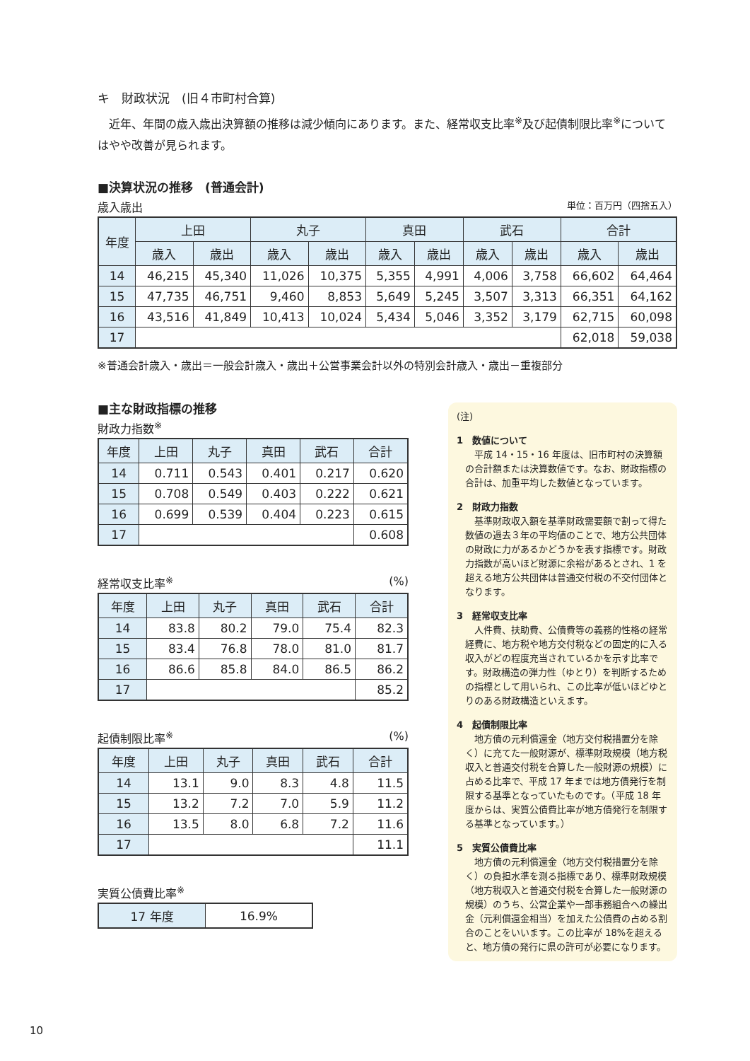キ　財政状況　(旧４市町村合算)
　近年、年間の歳入歳出決算額の推移は減少傾向にあります。また、経常収支比率<sup>※</sup>及び起債制限比率<sup>※</sup>についてはやや改善が見られます。
■決算状況の推移　(普通会計)
歳入歳出 単位：百万円（四捨五入）
| 年度 | 上田 | | 丸子 | | 真田 | | 武石 | | 合計 | |
| --- | --- | --- | --- | --- | --- | --- | --- | --- | --- | --- |
| | 歳入 | 歳出 | 歳入 | 歳出 | 歳入 | 歳出 | 歳入 | 歳出 | 歳入 | 歳出 |
| 14 | 46,215 | 45,340 | 11,026 | 10,375 | 5,355 | 4,991 | 4,006 | 3,758 | 66,602 | 64,464 |
| 15 | 47,735 | 46,751 | 9,460 | 8,853 | 5,649 | 5,245 | 3,507 | 3,313 | 66,351 | 64,162 |
| 16 | 43,516 | 41,849 | 10,413 | 10,024 | 5,434 | 5,046 | 3,352 | 3,179 | 62,715 | 60,098 |
| 17 | | | | | | | | | 62,018 | 59,038 |
※普通会計歳入・歳出＝一般会計歳入・歳出＋公営事業会計以外の特別会計歳入・歳出－重複部分
■主な財政指標の推移
財政力指数<sup>※</sup>
| 年度 | 上田 | 丸子 | 真田 | 武石 | 合計 |
| --- | --- | --- | --- | --- | --- |
| 14 | 0.711 | 0.543 | 0.401 | 0.217 | 0.620 |
| 15 | 0.708 | 0.549 | 0.403 | 0.222 | 0.621 |
| 16 | 0.699 | 0.539 | 0.404 | 0.223 | 0.615 |
| 17 | | | | | 0.608 |
経常収支比率<sup>※</sup> (%)
| 年度 | 上田 | 丸子 | 真田 | 武石 | 合計 |
| --- | --- | --- | --- | --- | --- |
| 14 | 83.8 | 80.2 | 79.0 | 75.4 | 82.3 |
| 15 | 83.4 | 76.8 | 78.0 | 81.0 | 81.7 |
| 16 | 86.6 | 85.8 | 84.0 | 86.5 | 86.2 |
| 17 | | | | | 85.2 |
起債制限比率<sup>※</sup> (%)
| 年度 | 上田 | 丸子 | 真田 | 武石 | 合計 |
| --- | --- | --- | --- | --- | --- |
| 14 | 13.1 | 9.0 | 8.3 | 4.8 | 11.5 |
| 15 | 13.2 | 7.2 | 7.0 | 5.9 | 11.2 |
| 16 | 13.5 | 8.0 | 6.8 | 7.2 | 11.6 |
| 17 | | | | | 11.1 |
実質公債費比率<sup>※</sup>
| 17 年度 | 16.9% |
(注)
1　数値について
平成 14・15・16 年度は、旧市町村の決算額の合計額または決算数値です。なお、財政指標の合計は、加重平均した数値となっています。
2　財政力指数
基準財政収入額を基準財政需要額で割って得た数値の過去３年の平均値のことで、地方公共団体の財政に力があるかどうかを表す指標です。財政力指数が高いほど財源に余裕があるとされ、1 を超える地方公共団体は普通交付税の不交付団体となります。
3　経常収支比率
人件費、扶助費、公債費等の義務的性格の経常経費に、地方税や地方交付税などの固定的に入る収入がどの程度充当されているかを示す比率です。財政構造の弾力性（ゆとり）を判断するための指標として用いられ、この比率が低いほどゆとりのある財政構造といえます。
4　起債制限比率
地方債の元利償還金（地方交付税措置分を除く）に充てた一般財源が、標準財政規模（地方税収入と普通交付税を合算した一般財源の規模）に占める比率で、平成 17 年までは地方債発行を制限する基準となっていたものです。（平成 18 年度からは、実質公債費比率が地方債発行を制限する基準となっています。）
5　実質公債費比率
地方債の元利償還金（地方交付税措置分を除く）の負担水準を測る指標であり、標準財政規模（地方税収入と普通交付税を合算した一般財源の規模）のうち、公営企業や一部事務組合への繰出金（元利償還金相当）を加えた公債費の占める割合のことをいいます。この比率が 18%を超えると、地方債の発行に県の許可が必要になります。
10